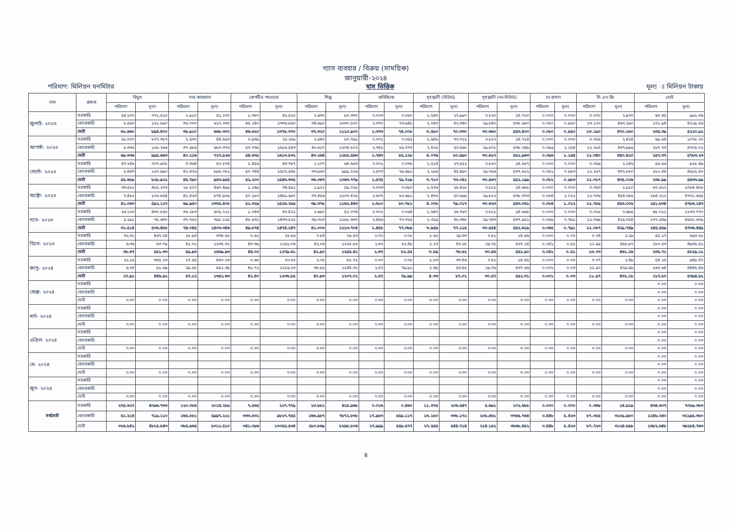গ্যাস ব্যবহার / বিক্রয় (সাময়িক)
জানুয়ারী-২০২৪
পরিমাণ: মিলিয়ন ঘনমিটার মাস ভিত্তিক মূল্য ঃ মিলিয়ন টাকায়
| মাস | গ্রাহক | বিদ্যুৎ | | সার কারখানা | | কেপটিভ পাওয়ার | | শিল্প | | বানিজ্যিক | | গৃহস্থালী (মিটার্ড) | | গৃহস্থালী (নন-মিটার্ড) | | চা-বাগান | | সি.এন.জি | | মোট | |
| --- | --- | --- | --- | --- | --- | --- | --- | --- | --- | --- | --- | --- | --- | --- | --- | --- | --- | --- | --- | --- | --- |
| | | পরিমাণ | মূল্য | পরিমাণ | মূল্য | পরিমাণ | মূল্য | পরিমাণ | মূল্য | পরিমাণ | মূল্য | পরিমাণ | মূল্য | পরিমাণ | মূল্য | পরিমাণ | মূল্য | পরিমাণ | মূল্য | পরিমাণ | মূল্য |
| জুলাই- ২০২৩ | সরকারি | ৫৪.১০০ | ৭৭২.৫১০ | ২.৯১০ | ৫১.২৭০ | ১.৩৮০ | ৪১.৫১০ | ২.৬৩০ | ৮০.৩৩০ | ০.০০৩ | ০.০৬০ | ১.৫৪০ | ২৭.৯৯০ | ০.৮২০ | ১৪.৭২০ | ০.০০০ | ০.০০০ | ০.০৭০ | ২.৯৭০ | ৬৩.৪৫ | ৯৯১.৩৬ |
| | বেসরকারি | ৮.৫৬০ | ১২১.৮৯০ | ৩৬.০০০ | ৬১৭.০৩০ | ৪৫.২৪০ | ১৩৩৬.৮৬০ | ৩৪.৬৯০ | ১০৩০.৫৭০ | ২.৩৭০ | ৭৩.৯৪৮ | ২.০৪০ | ৪২.৩৪০ | ২৯.৮৪০ | ৫৩৮.৬৮০ | ০.০৮০ | ০.৯৫০ | ১৩.১২০ | ৪৬৭.২৯০ | ১৭১.৯৪ | ৪২২৯.৫৬ |
| | মোট | ৬২.৬৬০ | ৮৯৪.৪০০ | ৩৮.৯১০ | ৬৬৮.৩০০ | ৪৬.৬২০ | ১৩৭৮.৩৭০ | ৩৭.৩২০ | ১১১০.৯০০ | ২.৩৭৩ | ৭৪.০০৮ | ৩.৫৮০ | ৭০.৩৩০ | ৩০.৬৬০ | ৫৫৩.৪০০ | ০.০৮০ | ০.৯৫০ | ১৩.১৯০ | ৪৭০.২৬০ | ২৩৫.৩৯ | ৫২২০.৯২ |
| আগস্ট- ২০২৩ | সরকারি | ৬১.০০০ | ৮৭৭.৩৮৭ | ২.৫৩০ | ৪৪.৫৫৩ | ০.৯৩৯ | ২৮.২৮৯ | ২.৬৪৭ | ৮০.৭৬১ | ০.০০২ | ০.০৫৫ | ১.৬৪৮ | ৩০.০২২ | ০.৮১৭ | ১৪.৭১৪ | ০.০০০ | ০.০০০ | ০.০৫৬ | ২.৪২৪ | ৬৯.৬৪ | ১০৭৮.২০ |
| | বেসরকারি | ৮.৩৩৬ | ১১৮.২৬৬ | ৩৭.৬৮৬ | ৬৮৩.৩৭৩ | ৫৩.৭৩৯ | ১৫৮৫.৫৪৩ | ৪০.৬১৭ | ১২০৪.৮০২ | ২.৭৪১ | ৮৫.০৭৩ | ২.৪২৮ | ৫০.৫৬৮ | ২৯.৮০১ | ৫৩৮.২৪৯ | ০.০৯৬ | ১.১৫৪ | ১২.২৮৫ | ৪৩৭.৯৯৬ | ১৮৭.৭৩ | ৪৭০৫.০২ |
| | মোট | ৬৯.৩৩৬ | ৯৯৫.৬৫৩ | ৪০.২১৬ | ৭২৭.৯২৬ | ৫৪.৬৭৮ | ১৬১৩.৮৩২ | ৪৩.২৬৪ | ১২৮৫.৫৬৩ | ২.৭৪৩ | ৮৫.১২৮ | ৪.০৭৬ | ৮০.৫৯০ | ৩০.৬১৭ | ৫৫২.৯৬৩ | ০.০৯৬ | ১.১৫৪ | ১২.৩৪০ | ৪৪০.৪২০ | ২৫৭.৩৭ | ৫৭৮৩.২৩ |
| সেপ্টে- ২০২৩ | সরকারি | ৪৭.২৪৬ | ৭০৭.৯৩১ | ৩.৩৬৪ | ৫৭.৮৭৪ | ১.৪৫৬ | ৪৩.৭৮৭ | ২.১০৭ | ৬৪.৫৫৩ | ০.০০১ | ০.০৩৮ | ১.৫১৪ | ২৭.৫৫২ | ০.৮১০ | ১৪.৫৮৭ | ০.০০০ | ০.০০০ | ০.০৫৯ | ২.১৪৬ | ৫৬.৫৬ | ৯১৮.৪৯ |
| | বেসরকারি | ৮.৪৪৩ | ১২০.৯৯০ | ৪২.৪২৬ | ৮৯৬.০৮১ | ৫০.৭৪৪ | ১৫০২.৫৪৮ | ৩৩.৯৬০ | ৯৯৯.২২৬ | ২.৫৭৩ | ৭৯.৬৯১ | ২.১৯৬ | ৪৫.৪৯০ | ২৯.৭৫৬ | ৫৩৭.৬১২ | ০.০৮১ | ০.৯৮৩ | ১২.২৫৭ | ৪৩২.৮৮০ | ১৮২.৪৪ | ৪৬১৫.৫০ |
| | মোট | ৫৫.৬৮৯ | ৮২৮.৯২২ | ৪৫.৭৯০ | ৯৫৩.৯৫৫ | ৫২.২০০ | ১৫৪৬.৩৩৫ | ৩৬.০৬৭ | ১০৬৩.৭৭৯ | ২.৫৭৫ | ৭৯.৭২৯ | ৩.৭১০ | ৭৩.০৪১ | ৩০.৫৬৭ | ৫৫২.১৯৯ | ০.০৮১ | ০.৯৮৩ | ১২.৩১৭ | ৪৩৫.০২৬ | ২৩৮.৯৯ | ৫৫৩৩.৯৯ |
| অক্টো- ২০২৩ | সরকারি | ৩৩.৫৮১ | ৪৮৫.২৭৩ | ২৮.৫২৭ | ৪৬০.৪৯৯ | ১.১৪৯ | ৩৪.৫৯২ | ১.৯২২ | ৫৯.০১৮ | ০.০০৩ | ০.০৯০ | ১.৫৭৬ | ২৮.৪১৮ | ০.৮১১ | ১৪.৬৮৮ | ০.০০০ | ০.০০০ | ০.০৫৩ | ১.৯১০ | ৬৭.৬২২ | ১০৮৪.৪৮৮ |
| | বেসরকারি | ৭.৪৮২ | ১০৬.৮৫৪ | ৪১.৪২৩ | ৮৭৪.৯০৯ | ৫০.১৮০ | ১৪৯১.৬৯৭ | ৩৭.৪৫৬ | ১১০৩.৪২৫ | ২.৬০৭ | ৮০.৬৯১ | ২.৪৩২ | ৫০.৫৯৯ | ২৯.৮১২ | ৫৩৮.৩৭৩ | ০.০৮৪ | ১.০১২ | ১২.৭৩৬ | ৪৫৪.০৯৫ | ১৮৪.২১২ | ৪৭০১.৬৫৫ |
| | মোট | ৪১.০৬৩ | ৫৯২.১২৭ | ৬৯.৯৫০ | ১৩৩৫.৪০৮ | ৫১.৩২৯ | ১৫২৬.২৮৯ | ৩৯.৩৭৮ | ১১৬২.৪৪৩ | ২.৬১০ | ৮০.৭৮১ | ৪.০০৮ | ৭৯.০১৭ | ৩০.৬২৩ | ৫৫৩.০৬১ | ০.০৮৪ | ১.০১২ | ১২.৭৮৯ | ৪৫৬.০০৫ | ২৫১.৮৩৪ | ৫৭৮৬.১৪৩ |
| নভে- ২০২৩ | সরকারি | ২৬.২২৩ | ৪৩০.৮৫৮ | ৩৬.২৮৩ | ৬০৫.২২১ | ১.০৪৩ | ৪০.৪২২ | ১.৬৯০ | ৫২.০৭৪ | ০.০০২ | ০.০৬৪ | ১.৬৪০ | ২৮.৭৬৭ | ০.৮১১ | ১৪.৬৬৮ | ০.০০০ | ০.০০০ | ০.০১৮ | ০.৬৯৫ | ৬৮.০১১ | ১১৭৩.৭৭০ |
| | বেসরকারি | ৫.২৯১ | ৭৫.৬৩০ | ৩৭.৭৬২ | ৭৯৮.১২৫ | ৪৮.৫৩১ | ১৪৩৩.৮২৫ | ৩৯.৩১৩ | ১১৬১.৬৩০ | ২.৪৫৬ | ৭৭.৩২৫ | ২.৩১৯ | ৪৮.৩৪৮ | ২৯.৭৪৩ | ৫৩৭.৯৫১ | ০.০৬৫ | ০.৭৯১ | ১২.০৬৯ | ৪২৯.০৫৪ | ১৭৭.৫৪৯ | ৪৫৬২.৬৭৯ |
| | মোট | ৩১.৫১৪ | ৫০৬.৪৮৮ | ৭৪.০৪৫ | ১৪০৩.৩৪৬ | ৪৯.৮৭৪ | ১৪৭৪.২৪৭ | ৪১.০০৩ | ১২১৩.৭০৪ | ২.৪৫৮ | ৭৭.৩৮৯ | ৩.৯৫৯ | ৭৭.১১৫ | ৩০.৫৫৪ | ৫৫২.৬১৯ | ০.০৬৫ | ০.৭৯১ | ১২.০৮৭ | ৪২৯.৭৪৯ | ২৪৫.৫৫৯ | ৫৭৩৬.৪৪৯ |
| ডিসে- ২০২৩ | সরকারি | ৩২.৩১ | ৪৬৭.৫৪ | ১৮.৯৩ | ৩৩৪.৬২ | ০.৬২ | ১৮.৫৬ | ০.৮৪ | ২৬.৫৩ | ০.০০ | ০.০৮ | ১.৬২ | ২৯.৩৩ | ০.৮১ | ১৪.৬৬ | ০.০০০ | ০.০০ | ০.০৪ | ২.২৯ | ৫৫.১৭ | ৮৯৩.৬১ |
| | বেসরকারি | ৬.৩৬ | ৮৩.৭৯ | ৪১.০১ | ১২৩৫.৩১ | ৪৩.৩৯ | ১২৬১.০৬ | ৪২.০৬ | ১২২৮.৮৮ | ২.৬৭ | ৮২.৪৮ | ২.২৭ | ৪৭.২৮ | ২৯.৭৫ | ৫৩৭.২৪ | ০.০৪১ | ০.৫১ | ১২.৯৯ | ৪৫৮.৯৭ | ১৮০.৫৩ | ৪৯৩৫.৫১ |
| | মোট | ৩৮.৬৭ | ৫৫১.৩৩ | ৫৯.৯৩ | ১৫৬৯.৯৩ | ৪৪.০০ | ১২৭৯.৬১ | ৪২.৯০ | ১২৫৫.৪১ | ২.৬৭ | ৮২.৫৫ | ৩.৮৯ | ৭৬.৬১ | ৩০.৫৬ | ৫৫১.৯০ | ০.০৪১ | ০.৫১ | ১৩.০৩ | ৪৬১.২৬ | ২৩৫.৭১ | ৫৮২৯.১১ |
| জানু- ২০২৪ | সরকারি | ২১.১৬ | ৩৫৫.২৩ | ২৭.৫৫ | ৪৬০.২৩ | ০.৬৮ | ২০.৬২ | ২.০৫ | ৬২.৭১ | ০.০০ | ০.০৮ | ১.৮৩ | ৩৩.৪৬ | ০.৮১ | ১৪.৬৫ | ০.০০০ | ০.০০ | ০.০৭ | ২.৪৯ | ৫৪.১৫ | ৯৪৯.৪৭ |
| | বেসরকারি | ৬.৭৪ | ৯১.৬৯ | ২৯.৫৮ | ৮৯২.৩৯ | ৪১.৭১ | ১২১৬.২৩ | ৩৮.৮৯ | ১১৪৪.৩১ | ২.৫৭ | ৭৯.৯১ | ২.৪৯ | ৫৩.৫৫ | ২৯.৭৬ | ৫৩৭.৬৬ | ০.০০১ | ০.০৩ | ১১.৯০ | ৪২৯.৬৯ | ১৬৩.৬৪ | ৪৪৪৫.৪৬ |
| | মোট | ২৭.৯১ | ৪৪৬.৯২ | ৫৭.১২ | ১৩৫২.৬৩ | ৪২.৪০ | ১২৩৬.৮৫ | ৪০.৯৩ | ১২০৭.০১ | ২.৫৭ | ৭৯.৯৯ | ৪.৩৩ | ৮৭.০১ | ৩০.৫৭ | ৫৫২.৩১ | ০.০০১ | ০.০৩ | ১১.৯৭ | ৪৩২.১৮ | ২১৭.৮০ | ৫৩৯৪.৯২ |
| ফেব্রু- ২০২৪ | সরকারি | | | | | | | | | | | | | | | | | | | ০.০০ | ০.০০ |
| | বেসরকারি | | | | | | | | | | | | | | | | | | | ০.০০ | ০.০০ |
| | মোট | ০.০০ | ০.০০ | ০.০০ | ০.০০ | ০.০০ | ০.০০ | ০.০০ | ০.০০ | ০.০০ | ০.০০ | ০.০০ | ০.০০ | ০.০০ | ০.০০ | ০.০০ | ০.০০ | ০.০০ | ০.০০ | ০.০০ | ০.০০ |
| মার্চ- ২০২৪ | সরকারি | | | | | | | | | | | | | | | | | | | ০.০০ | ০.০০ |
| | বেসরকারি | | | | | | | | | | | | | | | | | | | ০.০০ | ০.০০ |
| | মোট | ০.০০ | ০.০০ | ০.০০ | ০.০০ | ০.০০ | ০.০০ | ০.০০ | ০.০০ | ০.০০ | ০.০০ | ০.০০ | ০.০০ | ০.০০ | ০.০০ | ০.০০ | ০.০০ | ০.০০ | ০.০০ | ০.০০ | ০.০০ |
| এপ্রিল- ২০২৪ | সরকারি | | | | | | | | | | | | | | | | | | | ০.০০ | ০.০০ |
| | বেসরকারি | | | | | | | | | | | | | | | | | | | ০.০০ | ০.০০ |
| | মোট | ০.০০ | ০.০০ | ০.০০ | ০.০০ | ০.০০ | ০.০০ | ০.০০ | ০.০০ | ০.০০ | ০.০০ | ০.০০ | ০.০০ | ০.০০ | ০.০০ | ০.০০ | ০.০০ | ০.০০ | ০.০০ | ০.০০ | ০.০০ |
| মে- ২০২৪ | সরকারি | | | | | | | | | | | | | | | | | | | ০.০০ | ০.০০ |
| | বেসরকারি | | | | | | | | | | | | | | | | | | | ০.০০ | ০.০০ |
| | মোট | ০.০০ | ০.০০ | ০.০০ | ০.০০ | ০.০০ | ০.০০ | ০.০০ | ০.০০ | ০.০০ | ০.০০ | ০.০০ | ০.০০ | ০.০০ | ০.০০ | ০.০০ | ০.০০ | ০.০০ | ০.০০ | ০.০০ | ০.০০ |
| জুন- ২০২৪ | সরকারি | | | | | | | | | | | | | | | | | | | ০.০০ | ০.০০ |
| | বেসরকারি | | | | | | | | | | | | | | | | | | | ০.০০ | ০.০০ |
| | মোট | ০.০০ | ০.০০ | ০.০০ | ০.০০ | ০.০০ | ০.০০ | ০.০০ | ০.০০ | ০.০০ | ০.০০ | ০.০০ | ০.০০ | ০.০০ | ০.০০ | ০.০০ | ০.০০ | ০.০০ | ০.০০ | ০.০০ | ০.০০ |
| সর্বমোট | সরকারি | ২৭৫.৬২৭ | ৪০৯৬.৭৩৩ | ১২০.০৮৪ | ২০১৪.২৮৯ | ৭.৫৬৫ | ২২৭.৭৭৯ | ১৩.৮৮১ | ৪২৫.৯৬৮ | ০.০১৬ | ০.৪৬০ | ১১.৩৭৫ | ২০৬.৫৪৭ | ৫.৬৯১ | ১০২.৬৮৮ | ০.০০০ | ০.০০০ | ০.৩৬৮ | ১৪.৯১৯ | ৪৩৪.৬০৭ | ৭০৮৯.৩৮৩ |
| | বেসরকারি | ৫১.২১৪ | ৭১৯.১১০ | ২৬৫.৮৮১ | ৫৯৯৭.২২১ | ৩৩৩.৫৩১ | ৯৮২৭.৭৫৫ | ২৬৬.৯৮৭ | ৭৮৭২.৮৩৮ | ১৭.৯৮৩ | ৫৫৯.১১৭ | ১৬.১৮০ | ৩৩৮.১৭২ | ২০৮.৪৬১ | ৩৭৬৫.৭৬৪ | ০.৪৪৮ | ৫.৪২৩ | ৮৭.৩৫৫ | ৩১০৯.৯৮০ | ১২৪৮.০৪০ | ৩২১৯৫.৩৮০ |
| | মোট | ৩২৬.৮৪১ | ৪৮১৫.৮৪৩ | ৩৮৫.৯৬৫ | ৮০১১.৫১০ | ৩৪১.০৯৬ | ১০০৫৫.৫৩৪ | ২৮০.৮৬৯ | ৮২৯৮.৮০৬ | ১৭.৯৯৯ | ৫৫৯.৫৭৭ | ২৭.৫৫৫ | ৫৪৪.৭১৪ | ২১৪.১৫২ | ৩৮৬৮.৪৫২ | ০.৪৪৮ | ৫.৪২৩ | ৮৭.৭২৩ | ৩১২৪.৮৯৮ | ১৬৮২.৬৪৮ | ৩৯২৮৪.৭৬৩ |
৪